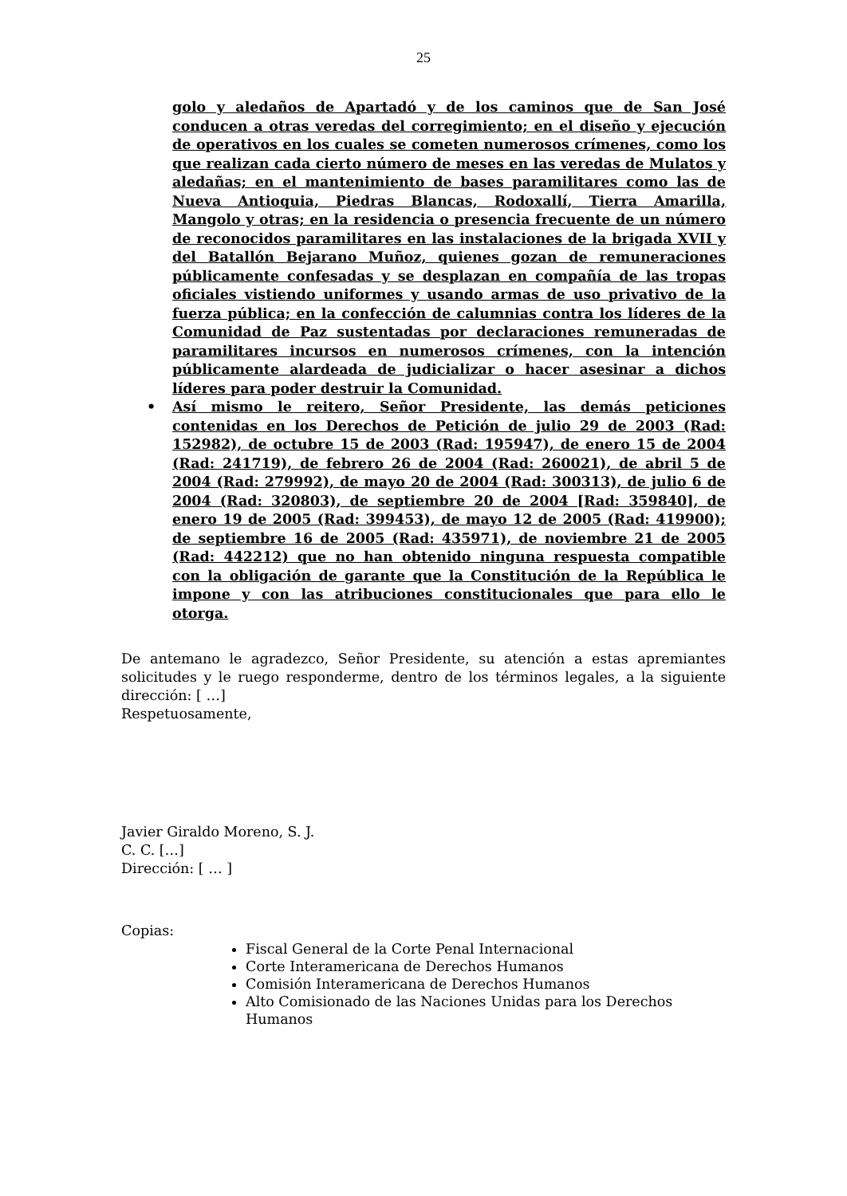25
golo y aledaños de Apartadó y de los caminos que de San José conducen a otras veredas del corregimiento; en el diseño y ejecución de operativos en los cuales se cometen numerosos crímenes, como los que realizan cada cierto número de meses en las veredas de Mulatos y aledañas; en el mantenimiento de bases paramilitares como las de Nueva Antioquia, Piedras Blancas, Rodoxallí, Tierra Amarilla, Mangolo y otras; en la residencia o presencia frecuente de un número de reconocidos paramilitares en las instalaciones de la brigada XVII y del Batallón Bejarano Muñoz, quienes gozan de remuneraciones públicamente confesadas y se desplazan en compañía de las tropas oficiales vistiendo uniformes y usando armas de uso privativo de la fuerza pública; en la confección de calumnias contra los líderes de la Comunidad de Paz sustentadas por declaraciones remuneradas de paramilitares incursos en numerosos crímenes, con la intención públicamente alardeada de judicializar o hacer asesinar a dichos líderes para poder destruir la Comunidad.
• Así mismo le reitero, Señor Presidente, las demás peticiones contenidas en los Derechos de Petición de julio 29 de 2003 (Rad: 152982), de octubre 15 de 2003 (Rad: 195947), de enero 15 de 2004 (Rad: 241719), de febrero 26 de 2004 (Rad: 260021), de abril 5 de 2004 (Rad: 279992), de mayo 20 de 2004 (Rad: 300313), de julio 6 de 2004 (Rad: 320803), de septiembre 20 de 2004 [Rad: 359840], de enero 19 de 2005 (Rad: 399453), de mayo 12 de 2005 (Rad: 419900); de septiembre 16 de 2005 (Rad: 435971), de noviembre 21 de 2005 (Rad: 442212) que no han obtenido ninguna respuesta compatible con la obligación de garante que la Constitución de la República le impone y con las atribuciones constitucionales que para ello le otorga.
De antemano le agradezco, Señor Presidente, su atención a estas apremiantes solicitudes y le ruego responderme, dentro de los términos legales, a la siguiente dirección: [ …]
Respetuosamente,
Javier Giraldo Moreno, S. J.
C. C. […]
Dirección: [ … ]
Copias:
Fiscal General de la Corte Penal Internacional
Corte Interamericana de Derechos Humanos
Comisión Interamericana de Derechos Humanos
Alto Comisionado de las Naciones Unidas para los Derechos Humanos